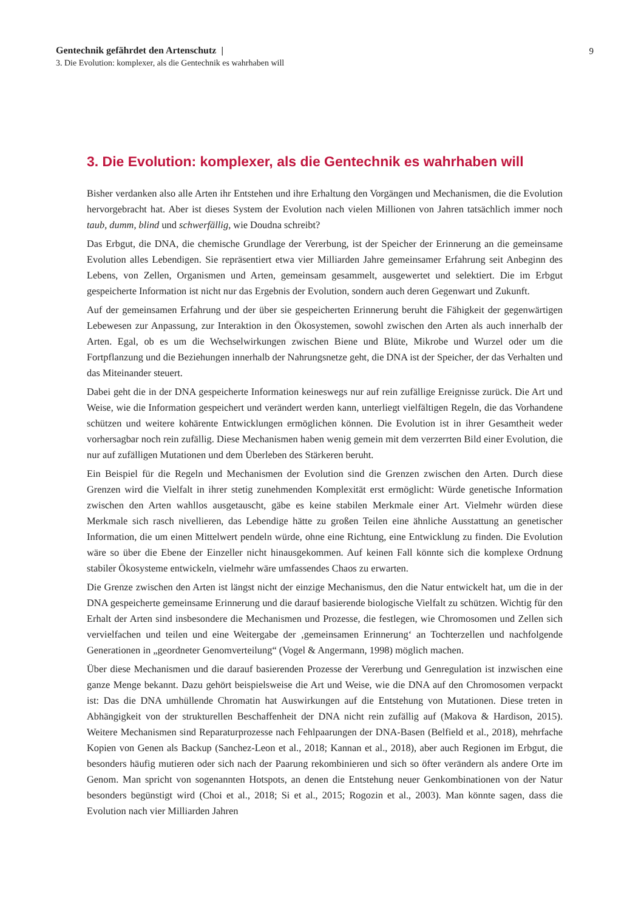Gentechnik gefährdet den Artenschutz |
9
3. Die Evolution: komplexer, als die Gentechnik es wahrhaben will
3. Die Evolution: komplexer, als die Gentechnik es wahrhaben will
Bisher verdanken also alle Arten ihr Entstehen und ihre Erhaltung den Vorgängen und Mechanismen, die die Evolution hervorgebracht hat. Aber ist dieses System der Evolution nach vielen Millionen von Jahren tatsächlich immer noch taub, dumm, blind und schwerfällig, wie Doudna schreibt?
Das Erbgut, die DNA, die chemische Grundlage der Vererbung, ist der Speicher der Erinnerung an die gemeinsame Evolution alles Lebendigen. Sie repräsentiert etwa vier Milliarden Jahre gemeinsamer Erfahrung seit Anbeginn des Lebens, von Zellen, Organismen und Arten, gemeinsam gesammelt, ausgewertet und selektiert. Die im Erbgut gespeicherte Information ist nicht nur das Ergebnis der Evolution, sondern auch deren Gegenwart und Zukunft.
Auf der gemeinsamen Erfahrung und der über sie gespeicherten Erinnerung beruht die Fähigkeit der gegenwärtigen Lebewesen zur Anpassung, zur Interaktion in den Ökosystemen, sowohl zwischen den Arten als auch innerhalb der Arten. Egal, ob es um die Wechselwirkungen zwischen Biene und Blüte, Mikrobe und Wurzel oder um die Fortpflanzung und die Beziehungen innerhalb der Nahrungsnetze geht, die DNA ist der Speicher, der das Verhalten und das Miteinander steuert.
Dabei geht die in der DNA gespeicherte Information keineswegs nur auf rein zufällige Ereignisse zurück. Die Art und Weise, wie die Information gespeichert und verändert werden kann, unterliegt vielfältigen Regeln, die das Vorhandene schützen und weitere kohärente Entwicklungen ermöglichen können. Die Evolution ist in ihrer Gesamtheit weder vorhersagbar noch rein zufällig. Diese Mechanismen haben wenig gemein mit dem verzerrten Bild einer Evolution, die nur auf zufälligen Mutationen und dem Überleben des Stärkeren beruht.
Ein Beispiel für die Regeln und Mechanismen der Evolution sind die Grenzen zwischen den Arten. Durch diese Grenzen wird die Vielfalt in ihrer stetig zunehmenden Komplexität erst ermöglicht: Würde genetische Information zwischen den Arten wahllos ausgetauscht, gäbe es keine stabilen Merkmale einer Art. Vielmehr würden diese Merkmale sich rasch nivellieren, das Lebendige hätte zu großen Teilen eine ähnliche Ausstattung an genetischer Information, die um einen Mittelwert pendeln würde, ohne eine Richtung, eine Entwicklung zu finden. Die Evolution wäre so über die Ebene der Einzeller nicht hinausgekommen. Auf keinen Fall könnte sich die komplexe Ordnung stabiler Ökosysteme entwickeln, vielmehr wäre umfassendes Chaos zu erwarten.
Die Grenze zwischen den Arten ist längst nicht der einzige Mechanismus, den die Natur entwickelt hat, um die in der DNA gespeicherte gemeinsame Erinnerung und die darauf basierende biologische Vielfalt zu schützen. Wichtig für den Erhalt der Arten sind insbesondere die Mechanismen und Prozesse, die festlegen, wie Chromosomen und Zellen sich vervielfachen und teilen und eine Weitergabe der ‚gemeinsamen Erinnerung‘ an Tochterzellen und nachfolgende Generationen in „geordneter Genomverteilung“ (Vogel & Angermann, 1998) möglich machen.
Über diese Mechanismen und die darauf basierenden Prozesse der Vererbung und Genregulation ist inzwischen eine ganze Menge bekannt. Dazu gehört beispielsweise die Art und Weise, wie die DNA auf den Chromosomen verpackt ist: Das die DNA umhüllende Chromatin hat Auswirkungen auf die Entstehung von Mutationen. Diese treten in Abhängigkeit von der strukturellen Beschaffenheit der DNA nicht rein zufällig auf (Makova & Hardison, 2015). Weitere Mechanismen sind Reparaturprozesse nach Fehlpaarungen der DNA-Basen (Belfield et al., 2018), mehrfache Kopien von Genen als Backup (Sanchez-Leon et al., 2018; Kannan et al., 2018), aber auch Regionen im Erbgut, die besonders häufig mutieren oder sich nach der Paarung rekombinieren und sich so öfter verändern als andere Orte im Genom. Man spricht von sogenannten Hotspots, an denen die Entstehung neuer Genkombinationen von der Natur besonders begünstigt wird (Choi et al., 2018; Si et al., 2015; Rogozin et al., 2003). Man könnte sagen, dass die Evolution nach vier Milliarden Jahren